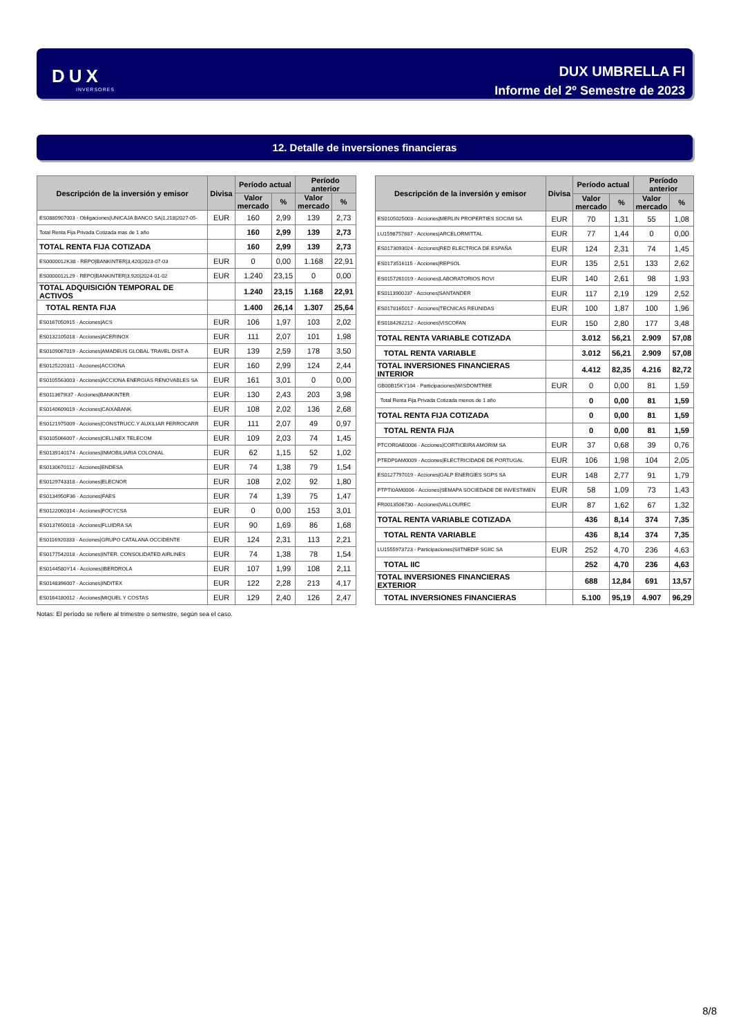DUX
INVERSORES
DUX UMBRELLA FI
Informe del 2º Semestre de 2023
12. Detalle de inversiones financieras
| Descripción de la inversión y emisor | Divisa | Período actual | | Período anterior | |
| --- | --- | --- | --- | --- | --- |
| | | Valor mercado | % | Valor mercado | % |
| ES0880907003 - Obligaciones/UNICAJA BANCO SA/1,218/2027-05- | EUR | 160 | 2,99 | 139 | 2,73 |
| Total Renta Fija Privada Cotizada mas de 1 año | | 160 | 2,99 | 139 | 2,73 |
| TOTAL RENTA FIJA COTIZADA | | 160 | 2,99 | 139 | 2,73 |
| ES0000012K38 - REPO/BANKINTER/3,420/2023-07-03 | EUR | 0 | 0,00 | 1.168 | 22,91 |
| ES0000012L29 - REPO/BANKINTER/3,920/2024-01-02 | EUR | 1.240 | 23,15 | 0 | 0,00 |
| TOTAL ADQUISICIÓN TEMPORAL DE ACTIVOS | | 1.240 | 23,15 | 1.168 | 22,91 |
| TOTAL RENTA FIJA | | 1.400 | 26,14 | 1.307 | 25,64 |
| ES0167050915 - Acciones/ACS | EUR | 106 | 1,97 | 103 | 2,02 |
| ES0132105018 - Acciones/ACERINOX | EUR | 111 | 2,07 | 101 | 1,98 |
| ES0109067019 - Acciones/AMADEUS GLOBAL TRAVEL DIST-A | EUR | 139 | 2,59 | 178 | 3,50 |
| ES0125220311 - Acciones/ACCIONA | EUR | 160 | 2,99 | 124 | 2,44 |
| ES0105563003 - Acciones/ACCIONA ENERGIAS RENOVABLES SA | EUR | 161 | 3,01 | 0 | 0,00 |
| ES0113679I37 - Acciones/BANKINTER | EUR | 130 | 2,43 | 203 | 3,98 |
| ES0140609019 - Acciones/CAIXABANK | EUR | 108 | 2,02 | 136 | 2,68 |
| ES0121975009 - Acciones/CONSTRUCC.Y AUXILIAR FERROCARR | EUR | 111 | 2,07 | 49 | 0,97 |
| ES0105066007 - Acciones/CELLNEX TELECOM | EUR | 109 | 2,03 | 74 | 1,45 |
| ES0139140174 - Acciones/INMOBILIARIA COLONIAL | EUR | 62 | 1,15 | 52 | 1,02 |
| ES0130670112 - Acciones/ENDESA | EUR | 74 | 1,38 | 79 | 1,54 |
| ES0129743318 - Acciones/ELECNOR | EUR | 108 | 2,02 | 92 | 1,80 |
| ES0134950F36 - Acciones/FAES | EUR | 74 | 1,39 | 75 | 1,47 |
| ES0122060314 - Acciones/FOCYCSA | EUR | 0 | 0,00 | 153 | 3,01 |
| ES0137650018 - Acciones/FLUIDRA SA | EUR | 90 | 1,69 | 86 | 1,68 |
| ES0116920333 - Acciones/GRUPO CATALANA OCCIDENTE | EUR | 124 | 2,31 | 113 | 2,21 |
| ES0177542018 - Acciones/INTER. CONSOLIDATED AIRLINES | EUR | 74 | 1,38 | 78 | 1,54 |
| ES0144580Y14 - Acciones/IBERDROLA | EUR | 107 | 1,99 | 108 | 2,11 |
| ES0148396007 - Acciones/INDITEX | EUR | 122 | 2,28 | 213 | 4,17 |
| ES0164180012 - Acciones/MIQUEL Y COSTAS | EUR | 129 | 2,40 | 126 | 2,47 |
| Descripción de la inversión y emisor | Divisa | Período actual | | Período anterior | |
| --- | --- | --- | --- | --- | --- |
| | | Valor mercado | % | Valor mercado | % |
| ES0105025003 - Acciones/MERLIN PROPERTIES SOCIMI SA | EUR | 70 | 1,31 | 55 | 1,08 |
| LU1598757687 - Acciones/ARCELORMITTAL | EUR | 77 | 1,44 | 0 | 0,00 |
| ES0173093024 - Acciones/RED ELECTRICA DE ESPAÑA | EUR | 124 | 2,31 | 74 | 1,45 |
| ES0173516115 - Acciones/REPSOL | EUR | 135 | 2,51 | 133 | 2,62 |
| ES0157261019 - Acciones/LABORATORIOS ROVI | EUR | 140 | 2,61 | 98 | 1,93 |
| ES0113900J37 - Acciones/SANTANDER | EUR | 117 | 2,19 | 129 | 2,52 |
| ES0178165017 - Acciones/TECNICAS REUNIDAS | EUR | 100 | 1,87 | 100 | 1,96 |
| ES0184262212 - Acciones/VISCOFAN | EUR | 150 | 2,80 | 177 | 3,48 |
| TOTAL RENTA VARIABLE COTIZADA | | 3.012 | 56,21 | 2.909 | 57,08 |
| TOTAL RENTA VARIABLE | | 3.012 | 56,21 | 2.909 | 57,08 |
| TOTAL INVERSIONES FINANCIERAS INTERIOR | | 4.412 | 82,35 | 4.216 | 82,72 |
| GB00B15KY104 - Participaciones/WISDOMTREE | EUR | 0 | 0,00 | 81 | 1,59 |
| Total Renta Fija Privada Cotizada menos de 1 año | | 0 | 0,00 | 81 | 1,59 |
| TOTAL RENTA FIJA COTIZADA | | 0 | 0,00 | 81 | 1,59 |
| TOTAL RENTA FIJA | | 0 | 0,00 | 81 | 1,59 |
| PTCOR0AE0006 - Acciones/CORTICEIRA AMORIM SA | EUR | 37 | 0,68 | 39 | 0,76 |
| PTEDP0AM0009 - Acciones/ELECTRICIDADE DE PORTUGAL | EUR | 106 | 1,98 | 104 | 2,05 |
| ES0127797019 - Acciones/GALP ENERGIES SGPS SA | EUR | 148 | 2,77 | 91 | 1,79 |
| PTPTI0AM0006 - Acciones/SEMAPA SOCIEDADE DE INVESTIMEN | EUR | 58 | 1,09 | 73 | 1,43 |
| FR0013506730 - Acciones/VALLOUREC | EUR | 87 | 1,62 | 67 | 1,32 |
| TOTAL RENTA VARIABLE COTIZADA | | 436 | 8,14 | 374 | 7,35 |
| TOTAL RENTA VARIABLE | | 436 | 8,14 | 374 | 7,35 |
| LU1555973723 - Participaciones/SIITNEDIF SGIIC SA | EUR | 252 | 4,70 | 236 | 4,63 |
| TOTAL IIC | | 252 | 4,70 | 236 | 4,63 |
| TOTAL INVERSIONES FINANCIERAS EXTERIOR | | 688 | 12,84 | 691 | 13,57 |
| TOTAL INVERSIONES FINANCIERAS | | 5.100 | 95,19 | 4.907 | 96,29 |
Notas: El período se refiere al trimestre o semestre, según sea el caso.
8/8